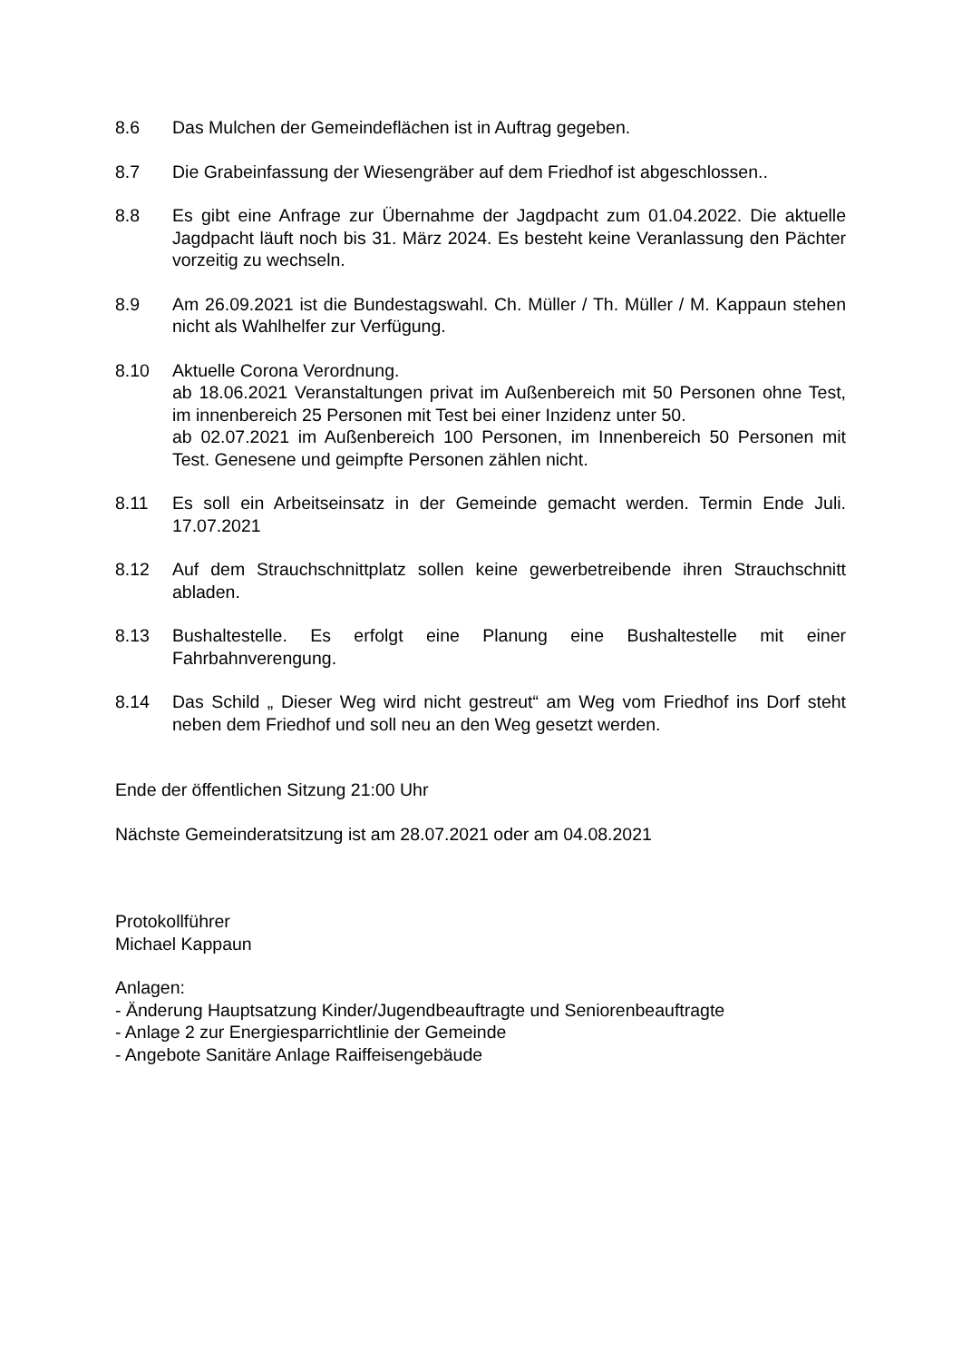8.6 Das Mulchen der Gemeindeflächen ist in Auftrag gegeben.
8.7 Die Grabeinfassung der Wiesengräber auf dem Friedhof ist abgeschlossen..
8.8 Es gibt eine Anfrage zur Übernahme der Jagdpacht zum 01.04.2022. Die aktuelle Jagdpacht läuft noch bis 31. März 2024. Es besteht keine Veranlassung den Pächter vorzeitig zu wechseln.
8.9 Am 26.09.2021 ist die Bundestagswahl. Ch. Müller / Th. Müller / M. Kappaun stehen nicht als Wahlhelfer zur Verfügung.
8.10 Aktuelle Corona Verordnung.
ab 18.06.2021 Veranstaltungen privat im Außenbereich mit 50 Personen ohne Test, im innenbereich 25 Personen mit Test bei einer Inzidenz unter 50.
ab 02.07.2021 im Außenbereich 100 Personen, im Innenbereich 50 Personen mit Test. Genesene und geimpfte Personen zählen nicht.
8.11 Es soll ein Arbeitseinsatz in der Gemeinde gemacht werden. Termin Ende Juli. 17.07.2021
8.12 Auf dem Strauchschnittplatz sollen keine gewerbetreibende ihren Strauchschnitt abladen.
8.13 Bushaltestelle. Es erfolgt eine Planung eine Bushaltestelle mit einer Fahrbahnverengung.
8.14 Das Schild „ Dieser Weg wird nicht gestreut“ am Weg vom Friedhof ins Dorf steht neben dem Friedhof und soll neu an den Weg gesetzt werden.
Ende der öffentlichen Sitzung 21:00 Uhr
Nächste Gemeinderatsitzung ist am 28.07.2021 oder am 04.08.2021
Protokollführer
Michael Kappaun
Anlagen:
- Änderung Hauptsatzung Kinder/Jugendbeauftragte und Seniorenbeauftragte
- Anlage 2 zur Energiesparrichtlinie der Gemeinde
- Angebote Sanitäre Anlage Raiffeisengebäude